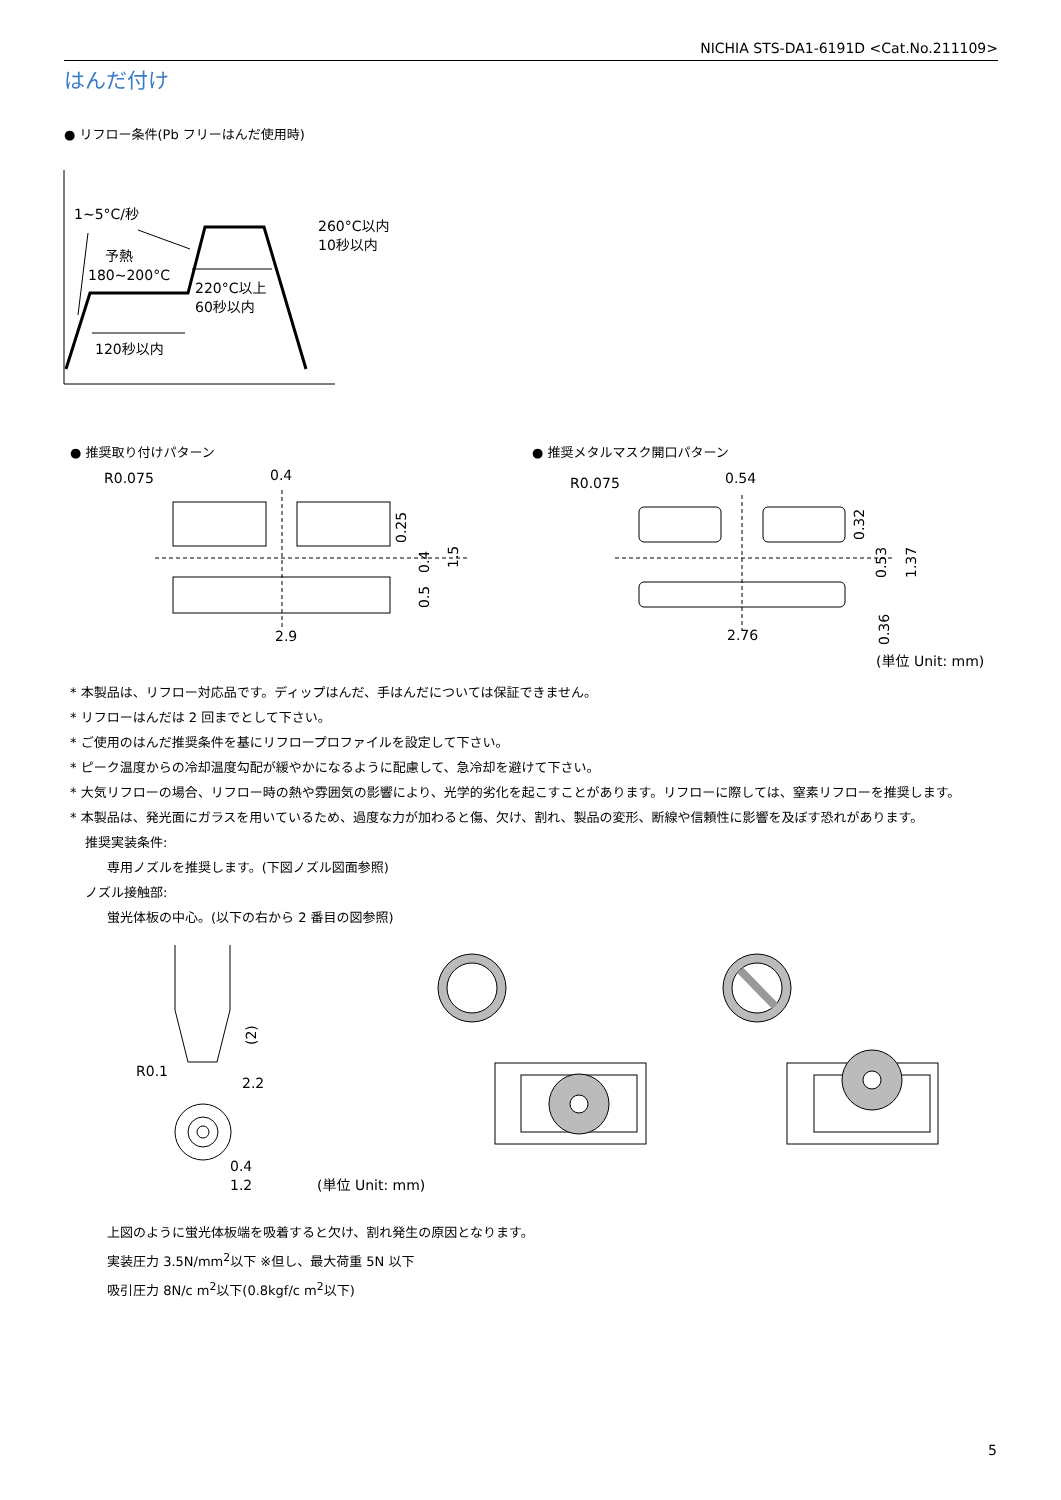NICHIA STS-DA1-6191D <Cat.No.211109>
はんだ付け
● リフロー条件(Pb フリーはんだ使用時)
1~5°C/秒
予熱
180~200°C
220°C以上
60秒以内
260°C以内
10秒以内
120秒以内
● 推奨取り付けパターン ● 推奨メタルマスク開口パターン
R0.075
0.4
2.9
0.25
0.4
0.5
1.5
R0.075
0.54
2.76
0.32
0.53
1.37
0.36
(単位 Unit: mm)
* 本製品は、リフロー対応品です。ディップはんだ、手はんだについては保証できません。
* リフローはんだは 2 回までとして下さい。
* ご使用のはんだ推奨条件を基にリフロープロファイルを設定して下さい。
* ピーク温度からの冷却温度勾配が緩やかになるように配慮して、急冷却を避けて下さい。
* 大気リフローの場合、リフロー時の熱や雰囲気の影響により、光学的劣化を起こすことがあります。リフローに際しては、窒素リフローを推奨します。
* 本製品は、発光面にガラスを用いているため、過度な力が加わると傷、欠け、割れ、製品の変形、断線や信頼性に影響を及ぼす恐れがあります。
推奨実装条件:
専用ノズルを推奨します。(下図ノズル図面参照)
ノズル接触部:
蛍光体板の中心。(以下の右から 2 番目の図参照)
R0.1
2.2
(2)
0.4
1.2
(単位 Unit: mm)
上図のように蛍光体板端を吸着すると欠け、割れ発生の原因となります。
実装圧力 3.5N/mm<sup>2</sup>以下 ※但し、最大荷重 5N 以下
吸引圧力 8N/c m<sup>2</sup>以下(0.8kgf/c m<sup>2</sup>以下)
5